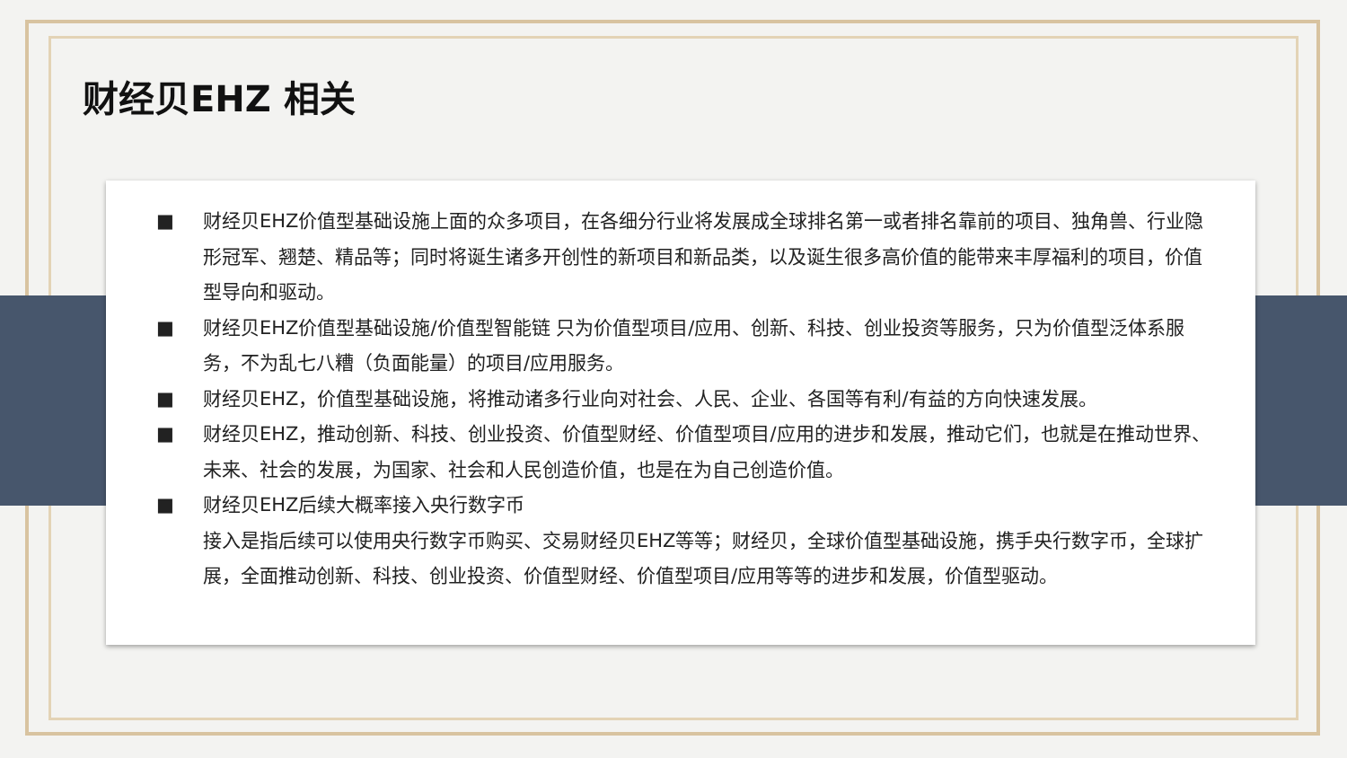财经贝EHZ 相关
■ 财经贝EHZ价值型基础设施上面的众多项目，在各细分行业将发展成全球排名第一或者排名靠前的项目、独角兽、行业隐形冠军、翘楚、精品等；同时将诞生诸多开创性的新项目和新品类，以及诞生很多高价值的能带来丰厚福利的项目，价值型导向和驱动。
■ 财经贝EHZ价值型基础设施/价值型智能链 只为价值型项目/应用、创新、科技、创业投资等服务，只为价值型泛体系服务，不为乱七八糟（负面能量）的项目/应用服务。
■ 财经贝EHZ，价值型基础设施，将推动诸多行业向对社会、人民、企业、各国等有利/有益的方向快速发展。
■ 财经贝EHZ，推动创新、科技、创业投资、价值型财经、价值型项目/应用的进步和发展，推动它们，也就是在推动世界、未来、社会的发展，为国家、社会和人民创造价值，也是在为自己创造价值。
■ 财经贝EHZ后续大概率接入央行数字币
接入是指后续可以使用央行数字币购买、交易财经贝EHZ等等；财经贝，全球价值型基础设施，携手央行数字币，全球扩展，全面推动创新、科技、创业投资、价值型财经、价值型项目/应用等等的进步和发展，价值型驱动。